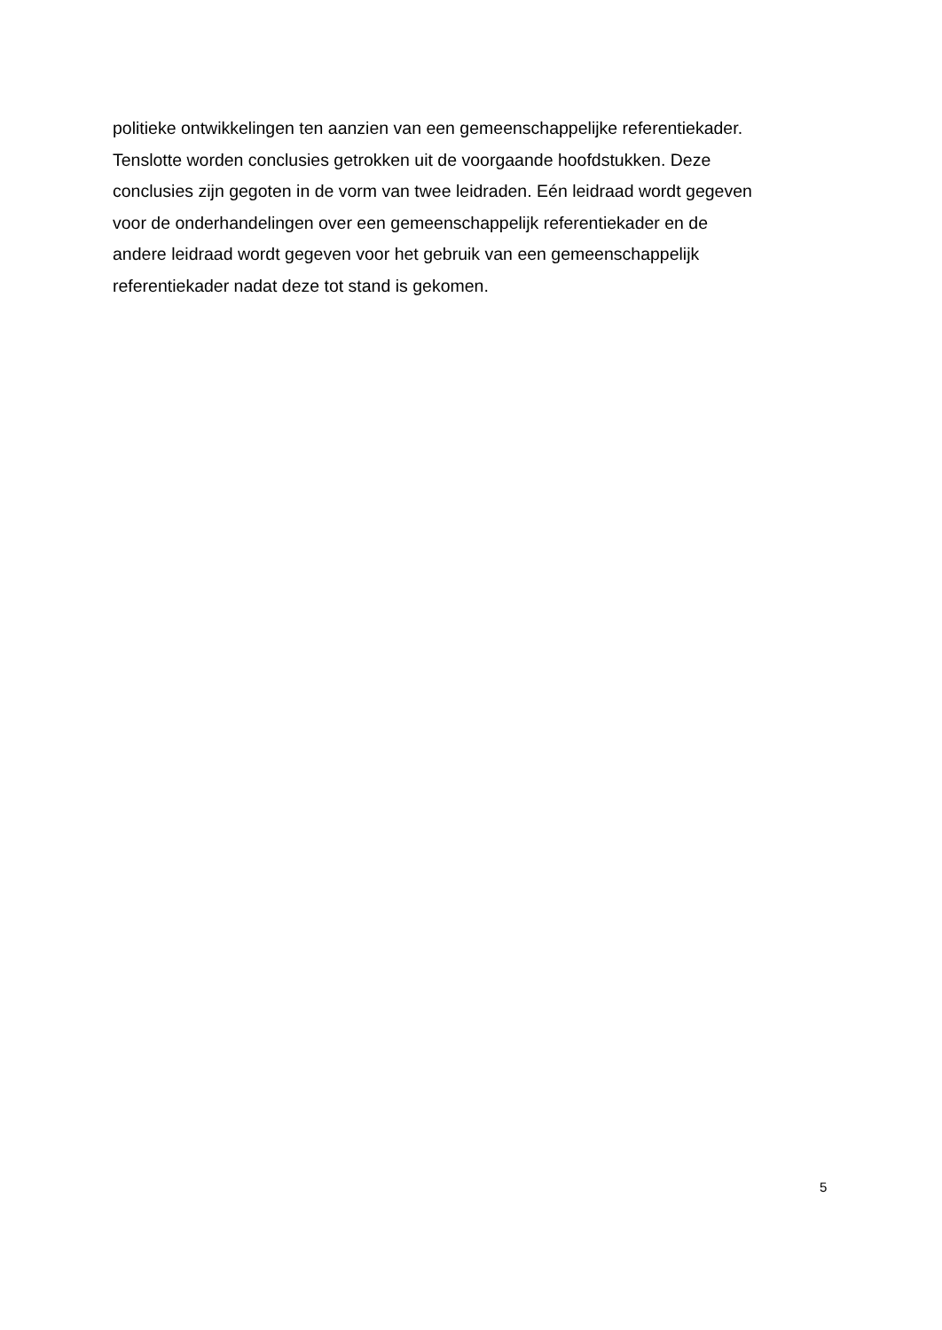politieke ontwikkelingen ten aanzien van een gemeenschappelijke referentiekader.
Tenslotte worden conclusies getrokken uit de voorgaande hoofdstukken. Deze
conclusies zijn gegoten in de vorm van twee leidraden. Eén leidraad wordt gegeven
voor de onderhandelingen over een gemeenschappelijk referentiekader en de
andere leidraad wordt gegeven voor het gebruik van een gemeenschappelijk
referentiekader nadat deze tot stand is gekomen.
5